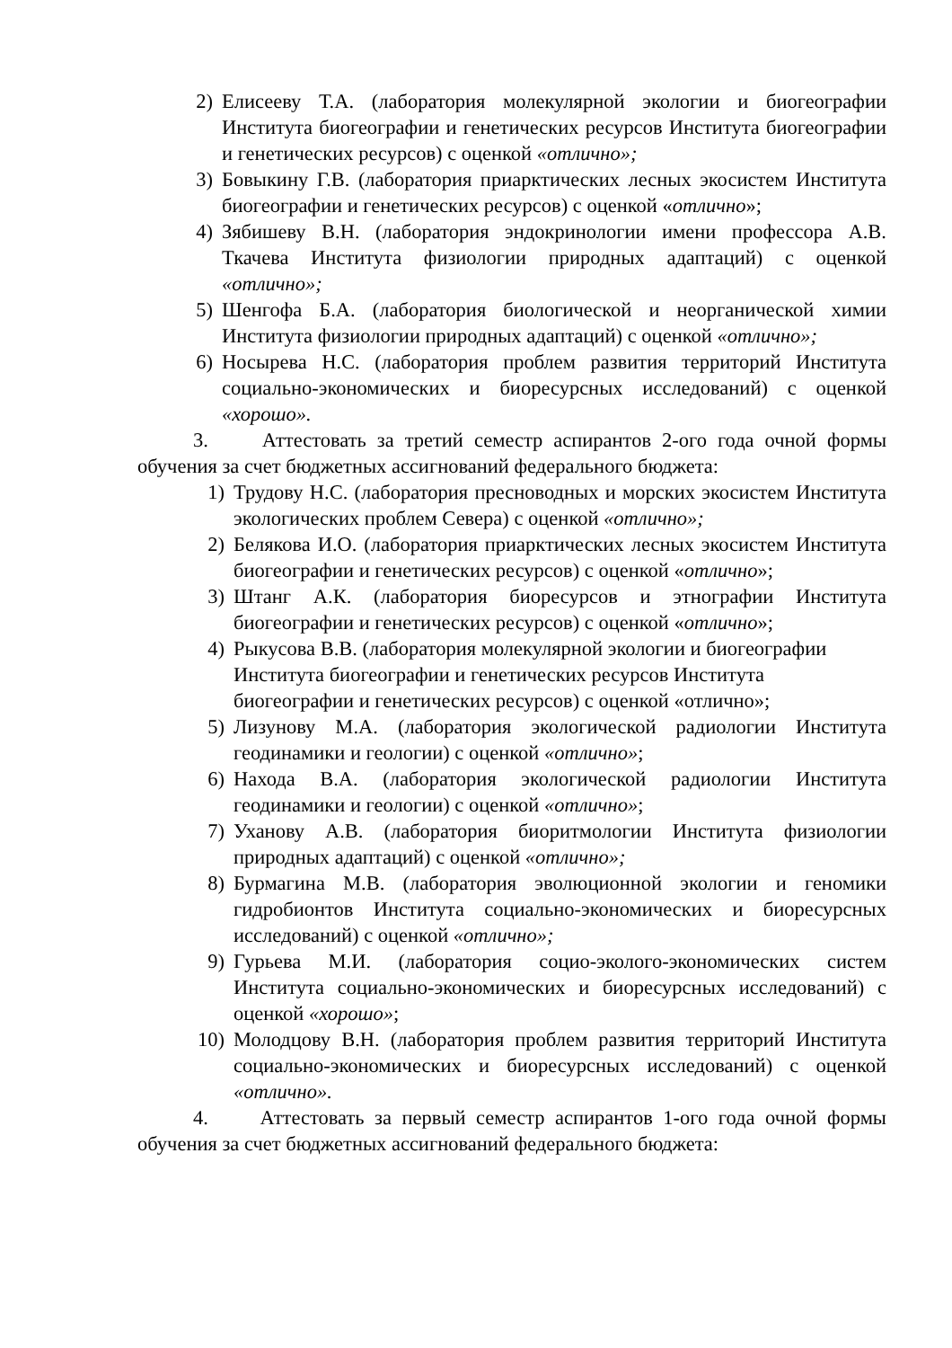2) Елисееву Т.А. (лаборатория молекулярной экологии и биогеографии Института биогеографии и генетических ресурсов Института биогеографии и генетических ресурсов) с оценкой «отлично»;
3) Бовыкину Г.В. (лаборатория приарктических лесных экосистем Института биогеографии и генетических ресурсов) с оценкой «отлично»;
4) Зябишеву В.Н. (лаборатория эндокринологии имени профессора А.В. Ткачева Института физиологии природных адаптаций) с оценкой «отлично»;
5) Шенгофа Б.А. (лаборатория биологической и неорганической химии Института физиологии природных адаптаций) с оценкой «отлично»;
6) Носырева Н.С. (лаборатория проблем развития территорий Института социально-экономических и биоресурсных исследований) с оценкой «хорошо».
3. Аттестовать за третий семестр аспирантов 2-ого года очной формы обучения за счет бюджетных ассигнований федерального бюджета:
1) Трудову Н.С. (лаборатория пресноводных и морских экосистем Института экологических проблем Севера) с оценкой «отлично»;
2) Белякова И.О. (лаборатория приарктических лесных экосистем Института биогеографии и генетических ресурсов) с оценкой «отлично»;
3) Штанг А.К. (лаборатория биоресурсов и этнографии Института биогеографии и генетических ресурсов) с оценкой «отлично»;
4) Рыкусова В.В. (лаборатория молекулярной экологии и биогеографии Института биогеографии и генетических ресурсов Института биогеографии и генетических ресурсов) с оценкой «отлично»;
5) Лизунову М.А. (лаборатория экологической радиологии Института геодинамики и геологии) с оценкой «отлично»;
6) Находа В.А. (лаборатория экологической радиологии Института геодинамики и геологии) с оценкой «отлично»;
7) Уханову А.В. (лаборатория биоритмологии Института физиологии природных адаптаций) с оценкой «отлично»;
8) Бурмагина М.В. (лаборатория эволюционной экологии и геномики гидробионтов Института социально-экономических и биоресурсных исследований) с оценкой «отлично»;
9) Гурьева М.И. (лаборатория социо-эколого-экономических систем Института социально-экономических и биоресурсных исследований) с оценкой «хорошо»;
10) Молодцову В.Н. (лаборатория проблем развития территорий Института социально-экономических и биоресурсных исследований) с оценкой «отлично».
4. Аттестовать за первый семестр аспирантов 1-ого года очной формы обучения за счет бюджетных ассигнований федерального бюджета: